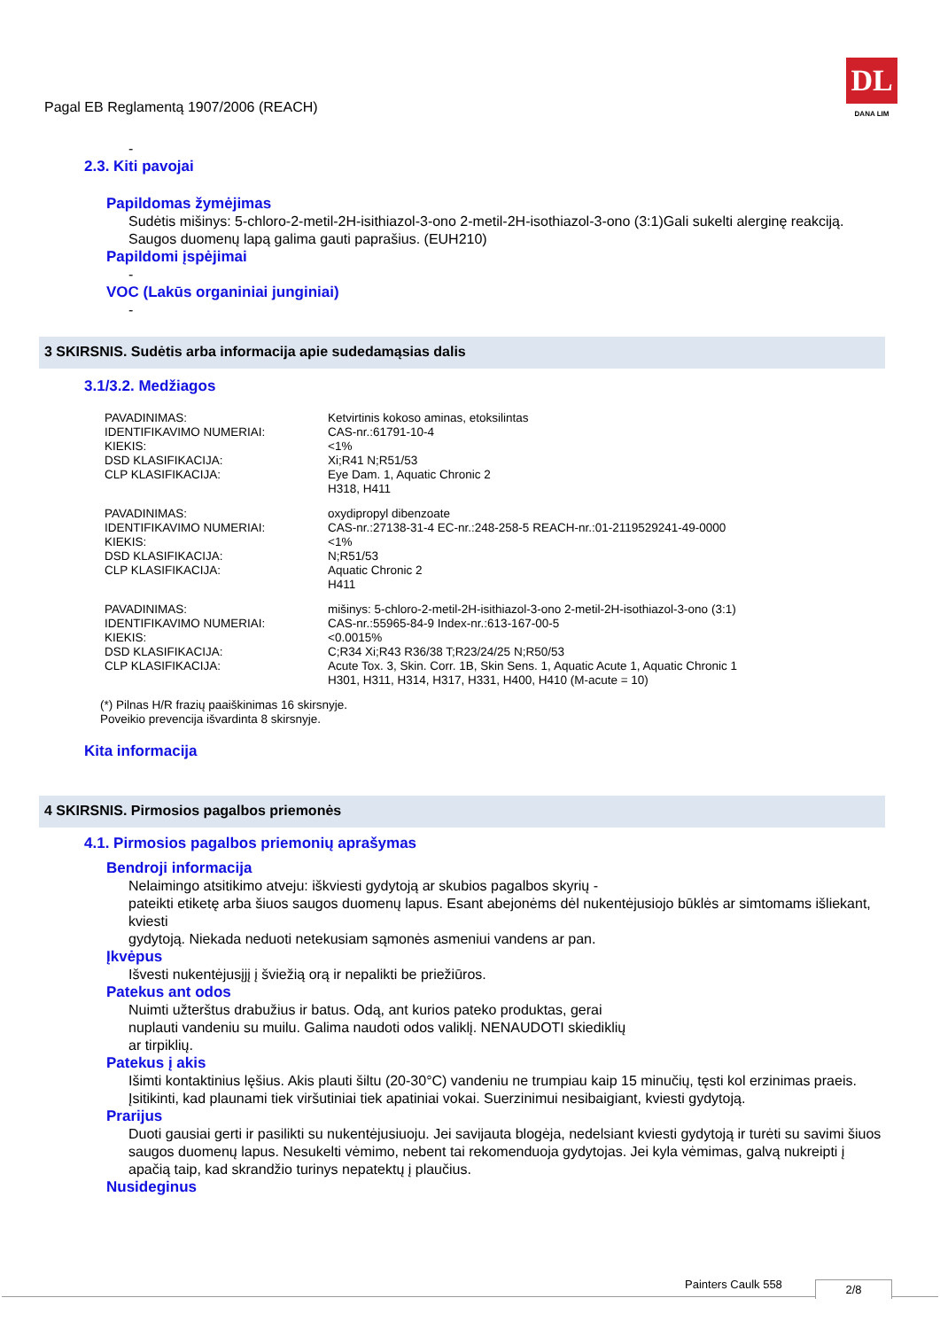Pagal EB Reglamentą 1907/2006 (REACH)
DL
DANA LIM
-
2.3. Kiti pavojai
Papildomas žymėjimas
Sudėtis mišinys: 5-chloro-2-metil-2H-isithiazol-3-ono 2-metil-2H-isothiazol-3-ono (3:1)Gali sukelti alerginę reakciją. Saugos duomenų lapą galima gauti paprašius. (EUH210)
Papildomi įspėjimai
-
VOC (Lakūs organiniai junginiai)
-
3 SKIRSNIS. Sudėtis arba informacija apie sudedamąsias dalis
3.1/3.2. Medžiagos
| PAVADINIMAS: | Ketvirtinis kokoso aminas, etoksilintas |
| IDENTIFIKAVIMO NUMERIAI: | CAS-nr.:61791-10-4 |
| KIEKIS: | <1% |
| DSD KLASIFIKACIJA: | Xi;R41 N;R51/53 |
| CLP KLASIFIKACIJA: | Eye Dam. 1, Aquatic Chronic 2 H318, H411 |
| PAVADINIMAS: | oxydipropyl dibenzoate |
| IDENTIFIKAVIMO NUMERIAI: | CAS-nr.:27138-31-4 EC-nr.:248-258-5 REACH-nr.:01-2119529241-49-0000 |
| KIEKIS: | <1% |
| DSD KLASIFIKACIJA: | N;R51/53 |
| CLP KLASIFIKACIJA: | Aquatic Chronic 2 H411 |
| PAVADINIMAS: | mišinys: 5-chloro-2-metil-2H-isithiazol-3-ono 2-metil-2H-isothiazol-3-ono (3:1) |
| IDENTIFIKAVIMO NUMERIAI: | CAS-nr.:55965-84-9 Index-nr.:613-167-00-5 |
| KIEKIS: | <0.0015% |
| DSD KLASIFIKACIJA: | C;R34 Xi;R43 R36/38 T;R23/24/25 N;R50/53 |
| CLP KLASIFIKACIJA: | Acute Tox. 3, Skin. Corr. 1B, Skin Sens. 1, Aquatic Acute 1, Aquatic Chronic 1 H301, H311, H314, H317, H331, H400, H410 (M-acute = 10) |
(*) Pilnas H/R frazių paaiškinimas 16 skirsnyje.
Poveikio prevencija išvardinta 8 skirsnyje.
Kita informacija
4 SKIRSNIS. Pirmosios pagalbos priemonės
4.1. Pirmosios pagalbos priemonių aprašymas
Bendroji informacija
Nelaimingo atsitikimo atveju: iškviesti gydytoją ar skubios pagalbos skyrių -
pateikti etiketę arba šiuos saugos duomenų lapus. Esant abejonėms dėl nukentėjusiojo būklės ar simtomams išliekant, kviesti
gydytoją. Niekada neduoti netekusiam sąmonės asmeniui vandens ar pan.
Įkvėpus
Išvesti nukentėjusįjį į šviežią orą ir nepalikti be priežiūros.
Patekus ant odos
Nuimti užterštus drabužius ir batus. Odą, ant kurios pateko produktas, gerai
nuplauti vandeniu su muilu. Galima naudoti odos valiklį. NENAUDOTI skiediklių
ar tirpiklių.
Patekus į akis
Išimti kontaktinius lęšius. Akis plauti šiltu (20-30°C) vandeniu ne trumpiau kaip 15 minučių, tęsti kol erzinimas praeis. Įsitikinti, kad plaunami tiek viršutiniai tiek apatiniai vokai. Suerzinimui nesibaigiant, kviesti gydytoją.
Prarijus
Duoti gausiai gerti ir pasilikti su nukentėjusiuoju. Jei savijauta blogėja, nedelsiant kviesti gydytoją ir turėti su savimi šiuos saugos duomenų lapus. Nesukelti vėmimo, nebent tai rekomenduoja gydytojas. Jei kyla vėmimas, galvą nukreipti į apačią taip, kad skrandžio turinys nepatektų į plaučius.
Nusideginus
Painters Caulk 558 2/8